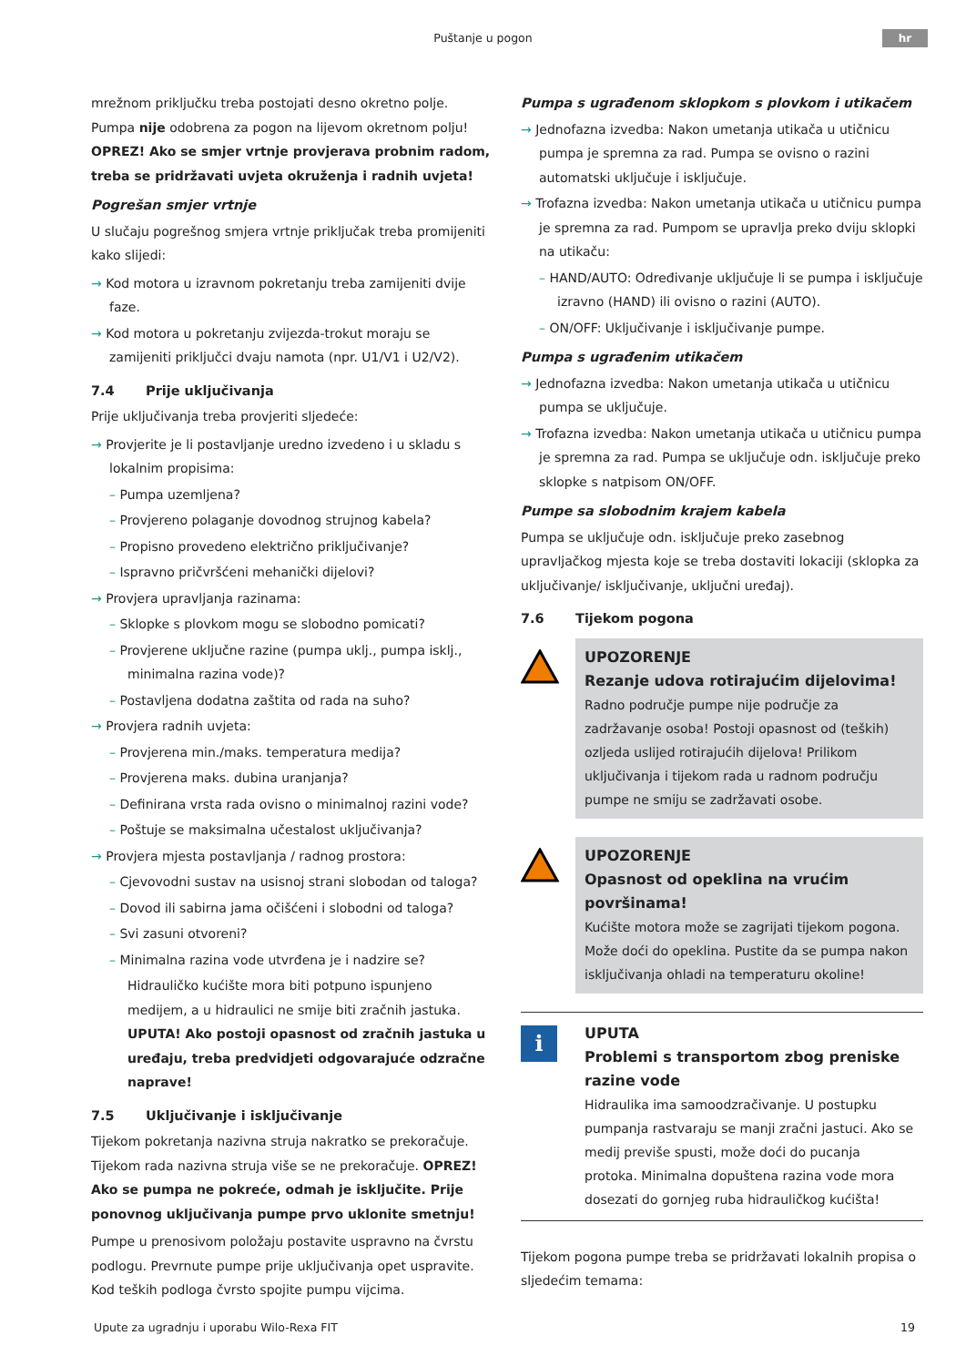Puštanje u pogon
hr
mrežnom priključku treba postojati desno okretno polje. Pumpa nije odobrena za pogon na lijevom okretnom polju! OPREZ! Ako se smjer vrtnje provjerava probnim radom, treba se pridržavati uvjeta okruženja i radnih uvjeta!
Pogrešan smjer vrtnje
U slučaju pogrešnog smjera vrtnje priključak treba promijeniti kako slijedi:
→ Kod motora u izravnom pokretanju treba zamijeniti dvije faze.
→ Kod motora u pokretanju zvijezda-trokut moraju se zamijeniti priključci dvaju namota (npr. U1/V1 i U2/V2).
7.4 Prije uključivanja
Prije uključivanja treba provjeriti sljedeće:
→ Provjerite je li postavljanje uredno izvedeno i u skladu s lokalnim propisima:
– Pumpa uzemljena?
– Provjereno polaganje dovodnog strujnog kabela?
– Propisno provedeno električno priključivanje?
– Ispravno pričvršćeni mehanički dijelovi?
→ Provjera upravljanja razinama:
– Sklopke s plovkom mogu se slobodno pomicati?
– Provjerene uključne razine (pumpa uklj., pumpa isklj., minimalna razina vode)?
– Postavljena dodatna zaštita od rada na suho?
→ Provjera radnih uvjeta:
– Provjerena min./maks. temperatura medija?
– Provjerena maks. dubina uranjanja?
– Definirana vrsta rada ovisno o minimalnoj razini vode?
– Poštuje se maksimalna učestalost uključivanja?
→ Provjera mjesta postavljanja / radnog prostora:
– Cjevovodni sustav na usisnoj strani slobodan od taloga?
– Dovod ili sabirna jama očišćeni i slobodni od taloga?
– Svi zasuni otvoreni?
– Minimalna razina vode utvrđena je i nadzire se?
Hidrauličko kućište mora biti potpuno ispunjeno medijem, a u hidraulici ne smije biti zračnih jastuka. UPUTA! Ako postoji opasnost od zračnih jastuka u uređaju, treba predvidjeti odgovarajuće odzračne naprave!
7.5 Uključivanje i isključivanje
Tijekom pokretanja nazivna struja nakratko se prekoračuje. Tijekom rada nazivna struja više se ne prekoračuje. OPREZ! Ako se pumpa ne pokreće, odmah je isključite. Prije ponovnog uključivanja pumpe prvo uklonite smetnju!
Pumpe u prenosivom položaju postavite uspravno na čvrstu podlogu. Prevrnute pumpe prije uključivanja opet uspravite. Kod teških podloga čvrsto spojite pumpu vijcima.
Pumpa s ugrađenom sklopkom s plovkom i utikačem
→ Jednofazna izvedba: Nakon umetanja utikača u utičnicu pumpa je spremna za rad. Pumpa se ovisno o razini automatski uključuje i isključuje.
→ Trofazna izvedba: Nakon umetanja utikača u utičnicu pumpa je spremna za rad. Pumpom se upravlja preko dviju sklopki na utikaču:
– HAND/AUTO: Određivanje uključuje li se pumpa i isključuje izravno (HAND) ili ovisno o razini (AUTO).
– ON/OFF: Uključivanje i isključivanje pumpe.
Pumpa s ugrađenim utikačem
→ Jednofazna izvedba: Nakon umetanja utikača u utičnicu pumpa se uključuje.
→ Trofazna izvedba: Nakon umetanja utikača u utičnicu pumpa je spremna za rad. Pumpa se uključuje odn. isključuje preko sklopke s natpisom ON/OFF.
Pumpe sa slobodnim krajem kabela
Pumpa se uključuje odn. isključuje preko zasebnog upravljačkog mjesta koje se treba dostaviti lokaciji (sklopka za uključivanje/ isključivanje, uključni uređaj).
7.6 Tijekom pogona
UPOZORENJE
Rezanje udova rotirajućim dijelovima!
Radno područje pumpe nije područje za zadržavanje osoba! Postoji opasnost od (teških) ozljeda uslijed rotirajućih dijelova! Prilikom uključivanja i tijekom rada u radnom području pumpe ne smiju se zadržavati osobe.
UPOZORENJE
Opasnost od opeklina na vrućim površinama!
Kućište motora može se zagrijati tijekom pogona. Može doći do opeklina. Pustite da se pumpa nakon isključivanja ohladi na temperaturu okoline!
i
UPUTA
Problemi s transportom zbog preniske razine vode
Hidraulika ima samoodzračivanje. U postupku pumpanja rastvaraju se manji zračni jastuci. Ako se medij previše spusti, može doći do pucanja protoka. Minimalna dopuštena razina vode mora dosezati do gornjeg ruba hidrauličkog kućišta!
Tijekom pogona pumpe treba se pridržavati lokalnih propisa o sljedećim temama:
Upute za ugradnju i uporabu Wilo-Rexa FIT 19